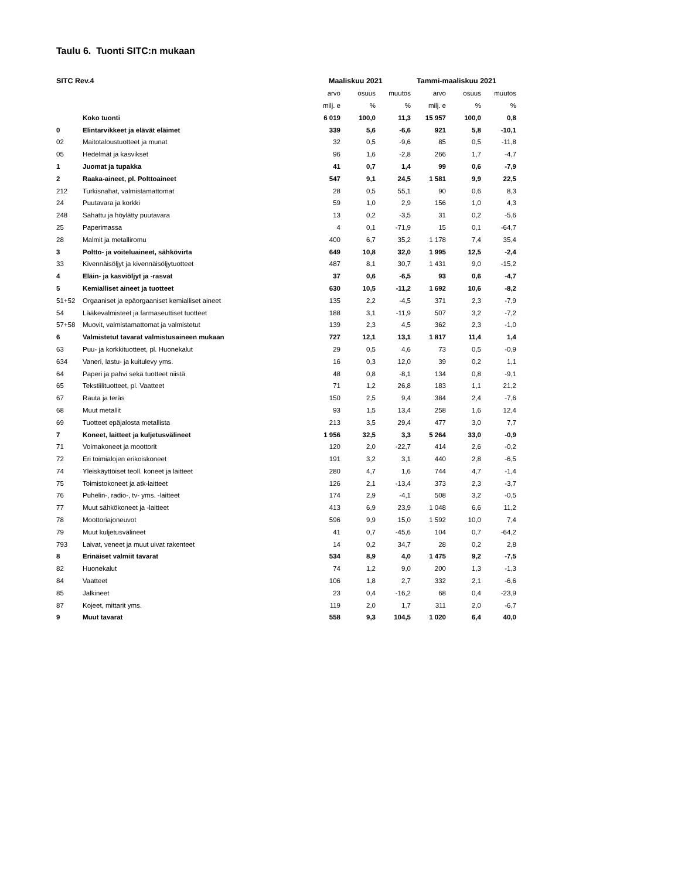Taulu 6. Tuonti SITC:n mukaan
| SITC Rev.4 | | Maaliskuu 2021 | | | Tammi-maaliskuu 2021 | | |
| --- | --- | --- | --- | --- | --- | --- | --- |
| | | arvo | osuus | muutos | arvo | osuus | muutos |
| | | milj. e | % | % | milj. e | % | % |
| | Koko tuonti | 6 019 | 100,0 | 11,3 | 15 957 | 100,0 | 0,8 |
| 0 | Elintarvikkeet ja elävät eläimet | 339 | 5,6 | -6,6 | 921 | 5,8 | -10,1 |
| 02 | Maitotaloustuotteet ja munat | 32 | 0,5 | -9,6 | 85 | 0,5 | -11,8 |
| 05 | Hedelmät ja kasvikset | 96 | 1,6 | -2,8 | 266 | 1,7 | -4,7 |
| 1 | Juomat ja tupakka | 41 | 0,7 | 1,4 | 99 | 0,6 | -7,9 |
| 2 | Raaka-aineet, pl. Polttoaineet | 547 | 9,1 | 24,5 | 1 581 | 9,9 | 22,5 |
| 212 | Turkisnahat, valmistamattomat | 28 | 0,5 | 55,1 | 90 | 0,6 | 8,3 |
| 24 | Puutavara ja korkki | 59 | 1,0 | 2,9 | 156 | 1,0 | 4,3 |
| 248 | Sahattu ja höylätty puutavara | 13 | 0,2 | -3,5 | 31 | 0,2 | -5,6 |
| 25 | Paperimassa | 4 | 0,1 | -71,9 | 15 | 0,1 | -64,7 |
| 28 | Malmit ja metalliromu | 400 | 6,7 | 35,2 | 1 178 | 7,4 | 35,4 |
| 3 | Poltto- ja voiteluaineet, sähkövirta | 649 | 10,8 | 32,0 | 1 995 | 12,5 | -2,4 |
| 33 | Kivennäisöljyt ja kivennäisöljytuotteet | 487 | 8,1 | 30,7 | 1 431 | 9,0 | -15,2 |
| 4 | Eläin- ja kasviöljyt ja -rasvat | 37 | 0,6 | -6,5 | 93 | 0,6 | -4,7 |
| 5 | Kemialliset aineet ja tuotteet | 630 | 10,5 | -11,2 | 1 692 | 10,6 | -8,2 |
| 51+52 | Orgaaniset ja epäorgaaniset kemialliset aineet | 135 | 2,2 | -4,5 | 371 | 2,3 | -7,9 |
| 54 | Lääkevalmisteet ja farmaseuttiset tuotteet | 188 | 3,1 | -11,9 | 507 | 3,2 | -7,2 |
| 57+58 | Muovit, valmistamattomat ja valmistetut | 139 | 2,3 | 4,5 | 362 | 2,3 | -1,0 |
| 6 | Valmistetut tavarat valmistusaineen mukaan | 727 | 12,1 | 13,1 | 1 817 | 11,4 | 1,4 |
| 63 | Puu- ja korkkituotteet, pl. Huonekalut | 29 | 0,5 | 4,6 | 73 | 0,5 | -0,9 |
| 634 | Vaneri, lastu- ja kuitulevy yms. | 16 | 0,3 | 12,0 | 39 | 0,2 | 1,1 |
| 64 | Paperi ja pahvi sekä tuotteet niistä | 48 | 0,8 | -8,1 | 134 | 0,8 | -9,1 |
| 65 | Tekstiilituotteet, pl. Vaatteet | 71 | 1,2 | 26,8 | 183 | 1,1 | 21,2 |
| 67 | Rauta ja teräs | 150 | 2,5 | 9,4 | 384 | 2,4 | -7,6 |
| 68 | Muut metallit | 93 | 1,5 | 13,4 | 258 | 1,6 | 12,4 |
| 69 | Tuotteet epäjalosta metallista | 213 | 3,5 | 29,4 | 477 | 3,0 | 7,7 |
| 7 | Koneet, laitteet ja kuljetusvälineet | 1 956 | 32,5 | 3,3 | 5 264 | 33,0 | -0,9 |
| 71 | Voimakoneet ja moottorit | 120 | 2,0 | -22,7 | 414 | 2,6 | -0,2 |
| 72 | Eri toimialojen erikoiskoneet | 191 | 3,2 | 3,1 | 440 | 2,8 | -6,5 |
| 74 | Yleiskäyttöiset teoll. koneet ja laitteet | 280 | 4,7 | 1,6 | 744 | 4,7 | -1,4 |
| 75 | Toimistokoneet ja atk-laitteet | 126 | 2,1 | -13,4 | 373 | 2,3 | -3,7 |
| 76 | Puhelin-, radio-, tv- yms. -laitteet | 174 | 2,9 | -4,1 | 508 | 3,2 | -0,5 |
| 77 | Muut sähkökoneet ja -laitteet | 413 | 6,9 | 23,9 | 1 048 | 6,6 | 11,2 |
| 78 | Moottoriajoneuvot | 596 | 9,9 | 15,0 | 1 592 | 10,0 | 7,4 |
| 79 | Muut kuljetusvälineet | 41 | 0,7 | -45,6 | 104 | 0,7 | -64,2 |
| 793 | Laivat, veneet ja muut uivat rakenteet | 14 | 0,2 | 34,7 | 28 | 0,2 | 2,8 |
| 8 | Erinäiset valmiit tavarat | 534 | 8,9 | 4,0 | 1 475 | 9,2 | -7,5 |
| 82 | Huonekalut | 74 | 1,2 | 9,0 | 200 | 1,3 | -1,3 |
| 84 | Vaatteet | 106 | 1,8 | 2,7 | 332 | 2,1 | -6,6 |
| 85 | Jalkineet | 23 | 0,4 | -16,2 | 68 | 0,4 | -23,9 |
| 87 | Kojeet, mittarit yms. | 119 | 2,0 | 1,7 | 311 | 2,0 | -6,7 |
| 9 | Muut tavarat | 558 | 9,3 | 104,5 | 1 020 | 6,4 | 40,0 |